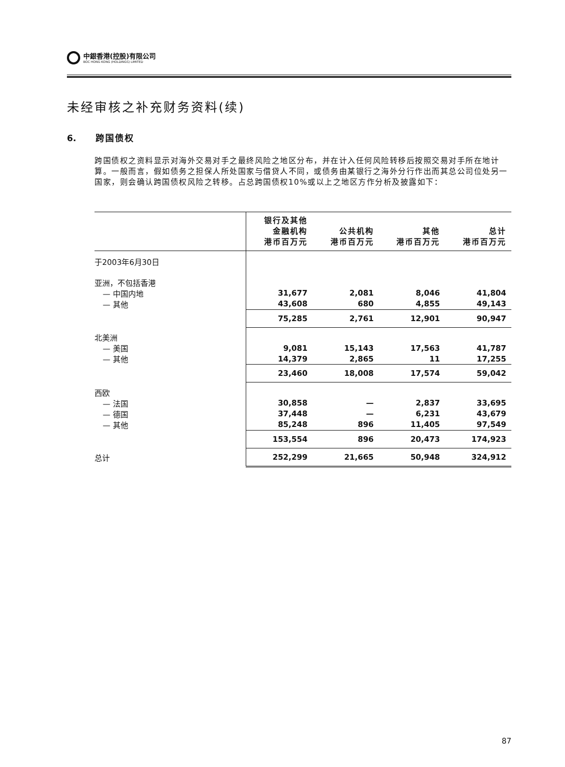中銀香港(控股)有限公司
BOC HONG KONG (HOLDINGS) LIMITED
未经审核之补充财务资料(续)
6. 跨国债权
跨国债权之资料显示对海外交易对手之最终风险之地区分布，并在计入任何风险转移后按照交易对手所在地计算。一般而言，假如债务之担保人所处国家与借贷人不同，或债务由某银行之海外分行作出而其总公司位处另一国家，则会确认跨国债权风险之转移。占总跨国债权10%或以上之地区方作分析及披露如下：
| | 银行及其他 金融机构 港币百万元 | 公共机构 港币百万元 | 其他 港币百万元 | 总计 港币百万元 |
| --- | --- | --- | --- | --- |
| 于2003年6月30日 | | | | |
| 亚洲，不包括香港 | | | | |
| — 中国内地 | 31,677 | 2,081 | 8,046 | 41,804 |
| — 其他 | 43,608 | 680 | 4,855 | 49,143 |
| | 75,285 | 2,761 | 12,901 | 90,947 |
| 北美洲 | | | | |
| — 美国 | 9,081 | 15,143 | 17,563 | 41,787 |
| — 其他 | 14,379 | 2,865 | 11 | 17,255 |
| | 23,460 | 18,008 | 17,574 | 59,042 |
| 西欧 | | | | |
| — 法国 | 30,858 | — | 2,837 | 33,695 |
| — 德国 | 37,448 | — | 6,231 | 43,679 |
| — 其他 | 85,248 | 896 | 11,405 | 97,549 |
| | 153,554 | 896 | 20,473 | 174,923 |
| 总计 | 252,299 | 21,665 | 50,948 | 324,912 |
87